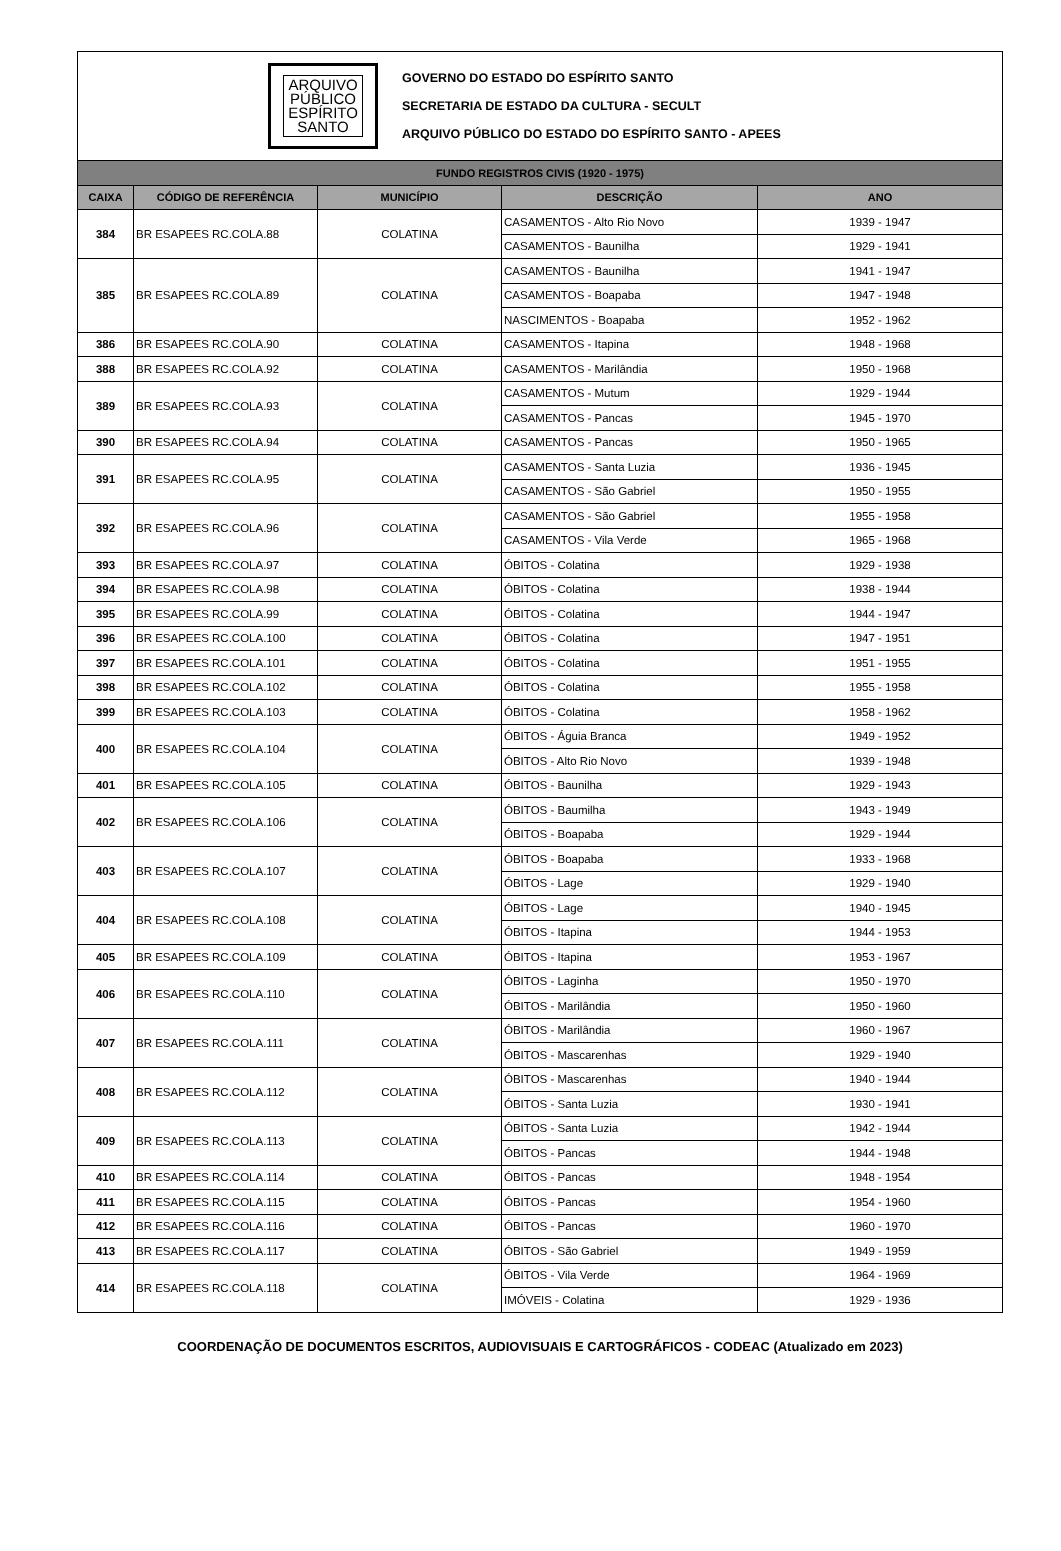ARQUIVO
PÚBLICO
ESPÍRITO
SANTO
GOVERNO DO ESTADO DO ESPÍRITO SANTO
SECRETARIA DE ESTADO DA CULTURA - SECULT
ARQUIVO PÚBLICO DO ESTADO DO ESPÍRITO SANTO - APEES
| FUNDO REGISTROS CIVIS (1920 - 1975) | | | | |
| --- | --- | --- | --- | --- |
| CAIXA | CÓDIGO DE REFERÊNCIA | MUNICÍPIO | DESCRIÇÃO | ANO |
| 384 | BR ESAPEES RC.COLA.88 | COLATINA | CASAMENTOS - Alto Rio Novo | 1939 - 1947 |
| | | | CASAMENTOS - Baunilha | 1929 - 1941 |
| 385 | BR ESAPEES RC.COLA.89 | COLATINA | CASAMENTOS - Baunilha | 1941 - 1947 |
| | | | CASAMENTOS - Boapaba | 1947 - 1948 |
| | | | NASCIMENTOS - Boapaba | 1952 - 1962 |
| 386 | BR ESAPEES RC.COLA.90 | COLATINA | CASAMENTOS - Itapina | 1948 - 1968 |
| 388 | BR ESAPEES RC.COLA.92 | COLATINA | CASAMENTOS - Marilândia | 1950 - 1968 |
| 389 | BR ESAPEES RC.COLA.93 | COLATINA | CASAMENTOS - Mutum | 1929 - 1944 |
| | | | CASAMENTOS - Pancas | 1945 - 1970 |
| 390 | BR ESAPEES RC.COLA.94 | COLATINA | CASAMENTOS - Pancas | 1950 - 1965 |
| 391 | BR ESAPEES RC.COLA.95 | COLATINA | CASAMENTOS - Santa Luzia | 1936 - 1945 |
| | | | CASAMENTOS - São Gabriel | 1950 - 1955 |
| 392 | BR ESAPEES RC.COLA.96 | COLATINA | CASAMENTOS - São Gabriel | 1955 - 1958 |
| | | | CASAMENTOS - Vila Verde | 1965 - 1968 |
| 393 | BR ESAPEES RC.COLA.97 | COLATINA | ÓBITOS - Colatina | 1929 - 1938 |
| 394 | BR ESAPEES RC.COLA.98 | COLATINA | ÓBITOS - Colatina | 1938 - 1944 |
| 395 | BR ESAPEES RC.COLA.99 | COLATINA | ÓBITOS - Colatina | 1944 - 1947 |
| 396 | BR ESAPEES RC.COLA.100 | COLATINA | ÓBITOS - Colatina | 1947 - 1951 |
| 397 | BR ESAPEES RC.COLA.101 | COLATINA | ÓBITOS - Colatina | 1951 - 1955 |
| 398 | BR ESAPEES RC.COLA.102 | COLATINA | ÓBITOS - Colatina | 1955 - 1958 |
| 399 | BR ESAPEES RC.COLA.103 | COLATINA | ÓBITOS - Colatina | 1958 - 1962 |
| 400 | BR ESAPEES RC.COLA.104 | COLATINA | ÓBITOS - Águia Branca | 1949 - 1952 |
| | | | ÓBITOS - Alto Rio Novo | 1939 - 1948 |
| 401 | BR ESAPEES RC.COLA.105 | COLATINA | ÓBITOS - Baunilha | 1929 - 1943 |
| 402 | BR ESAPEES RC.COLA.106 | COLATINA | ÓBITOS - Baumilha | 1943 - 1949 |
| | | | ÓBITOS - Boapaba | 1929 - 1944 |
| 403 | BR ESAPEES RC.COLA.107 | COLATINA | ÓBITOS - Boapaba | 1933 - 1968 |
| | | | ÓBITOS - Lage | 1929 - 1940 |
| 404 | BR ESAPEES RC.COLA.108 | COLATINA | ÓBITOS - Lage | 1940 - 1945 |
| | | | ÓBITOS - Itapina | 1944 - 1953 |
| 405 | BR ESAPEES RC.COLA.109 | COLATINA | ÓBITOS - Itapina | 1953 - 1967 |
| 406 | BR ESAPEES RC.COLA.110 | COLATINA | ÓBITOS - Laginha | 1950 - 1970 |
| | | | ÓBITOS - Marilândia | 1950 - 1960 |
| 407 | BR ESAPEES RC.COLA.111 | COLATINA | ÓBITOS - Marilândia | 1960 - 1967 |
| | | | ÓBITOS - Mascarenhas | 1929 - 1940 |
| 408 | BR ESAPEES RC.COLA.112 | COLATINA | ÓBITOS - Mascarenhas | 1940 - 1944 |
| | | | ÓBITOS - Santa Luzia | 1930 - 1941 |
| 409 | BR ESAPEES RC.COLA.113 | COLATINA | ÓBITOS - Santa Luzia | 1942 - 1944 |
| | | | ÓBITOS - Pancas | 1944 - 1948 |
| 410 | BR ESAPEES RC.COLA.114 | COLATINA | ÓBITOS - Pancas | 1948 - 1954 |
| 411 | BR ESAPEES RC.COLA.115 | COLATINA | ÓBITOS - Pancas | 1954 - 1960 |
| 412 | BR ESAPEES RC.COLA.116 | COLATINA | ÓBITOS - Pancas | 1960 - 1970 |
| 413 | BR ESAPEES RC.COLA.117 | COLATINA | ÓBITOS - São Gabriel | 1949 - 1959 |
| 414 | BR ESAPEES RC.COLA.118 | COLATINA | ÓBITOS - Vila Verde | 1964 - 1969 |
| | | | IMÓVEIS - Colatina | 1929 - 1936 |
COORDENAÇÃO DE DOCUMENTOS ESCRITOS, AUDIOVISUAIS E CARTOGRÁFICOS - CODEAC (Atualizado em 2023)